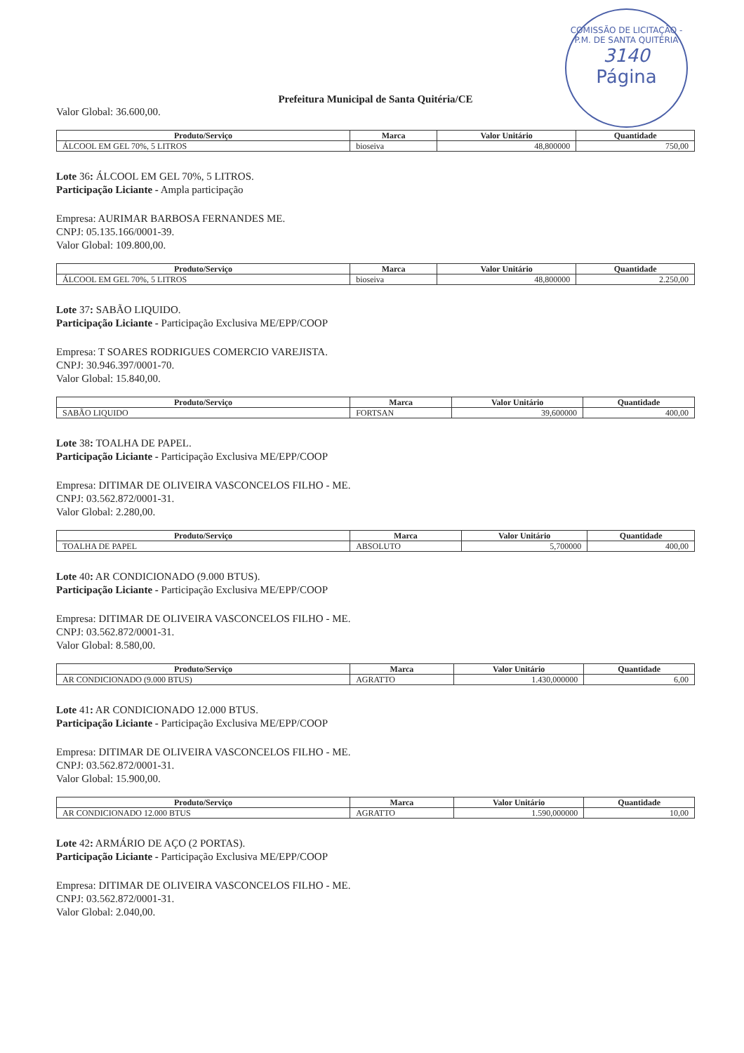COMISSÃO DE LICITAÇÃO - P.M. DE SANTA QUITÉRIA
3140
Página
Prefeitura Municipal de Santa Quitéria/CE
Valor Global: 36.600,00.
| Produto/Serviço | Marca | Valor Unitário | Quantidade |
| --- | --- | --- | --- |
| ÁLCOOL EM GEL 70%, 5 LITROS | bioseiva | 48,800000 | 750,00 |
Lote 36: ÁLCOOL EM GEL 70%, 5 LITROS.
Participação Liciante - Ampla participação
Empresa: AURIMAR BARBOSA FERNANDES ME.
CNPJ: 05.135.166/0001-39.
Valor Global: 109.800,00.
| Produto/Serviço | Marca | Valor Unitário | Quantidade |
| --- | --- | --- | --- |
| ÁLCOOL EM GEL 70%, 5 LITROS | bioseiva | 48,800000 | 2.250,00 |
Lote 37: SABÃO LIQUIDO.
Participação Liciante - Participação Exclusiva ME/EPP/COOP
Empresa: T SOARES RODRIGUES COMERCIO VAREJISTA.
CNPJ: 30.946.397/0001-70.
Valor Global: 15.840,00.
| Produto/Serviço | Marca | Valor Unitário | Quantidade |
| --- | --- | --- | --- |
| SABÃO LIQUIDO | FORTSAN | 39,600000 | 400,00 |
Lote 38: TOALHA DE PAPEL.
Participação Liciante - Participação Exclusiva ME/EPP/COOP
Empresa: DITIMAR DE OLIVEIRA VASCONCELOS FILHO - ME.
CNPJ: 03.562.872/0001-31.
Valor Global: 2.280,00.
| Produto/Serviço | Marca | Valor Unitário | Quantidade |
| --- | --- | --- | --- |
| TOALHA DE PAPEL | ABSOLUTO | 5,700000 | 400,00 |
Lote 40: AR CONDICIONADO (9.000 BTUS).
Participação Liciante - Participação Exclusiva ME/EPP/COOP
Empresa: DITIMAR DE OLIVEIRA VASCONCELOS FILHO - ME.
CNPJ: 03.562.872/0001-31.
Valor Global: 8.580,00.
| Produto/Serviço | Marca | Valor Unitário | Quantidade |
| --- | --- | --- | --- |
| AR CONDICIONADO (9.000 BTUS) | AGRATTO | 1.430,000000 | 6,00 |
Lote 41: AR CONDICIONADO 12.000 BTUS.
Participação Liciante - Participação Exclusiva ME/EPP/COOP
Empresa: DITIMAR DE OLIVEIRA VASCONCELOS FILHO - ME.
CNPJ: 03.562.872/0001-31.
Valor Global: 15.900,00.
| Produto/Serviço | Marca | Valor Unitário | Quantidade |
| --- | --- | --- | --- |
| AR CONDICIONADO 12.000 BTUS | AGRATTO | 1.590,000000 | 10,00 |
Lote 42: ARMÁRIO DE AÇO (2 PORTAS).
Participação Liciante - Participação Exclusiva ME/EPP/COOP
Empresa: DITIMAR DE OLIVEIRA VASCONCELOS FILHO - ME.
CNPJ: 03.562.872/0001-31.
Valor Global: 2.040,00.